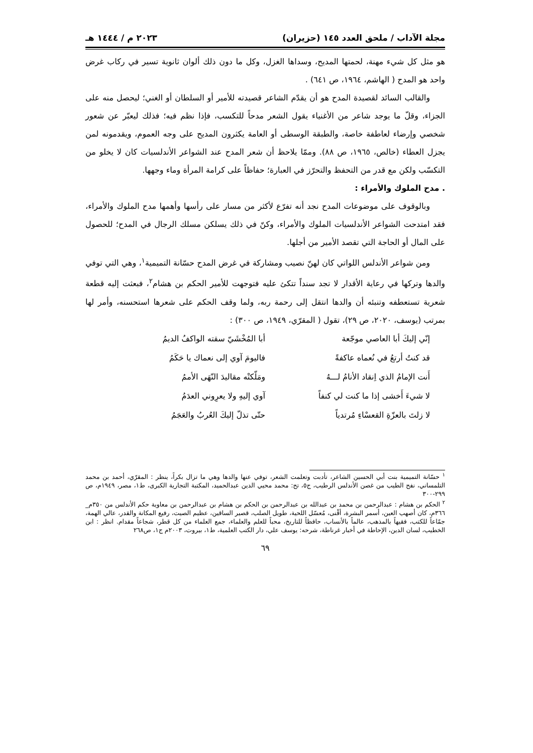مجلة الآداب / ملحق العدد ١٤٥ (حزيران) ٢٠٢٣ م / ١٤٤٤ هـ
هو مثل كل شيء مهنة، لحمتها المديح، وسداها الغزل، وكل ما دون ذلك ألوان ثانوية تسير في ركاب غرض واحد هو المدح ( الهاشم، ١٩٦٤، ص ٦٤١) .
والقالب السائد لقصيدة المدح هو أن يقدّم الشاعر قصيدته للأمير أو السلطان أو الغني؛ ليحصل منه على الجزاء، وقلّ ما يوجد شاعر من الأغنياء يقول الشعر مدحاً للتكسب، فإذا نظم فيه؛ فذلك ليعبّر عن شعور شخصي وإرضاء لعاطفة خاصة، والطبقة الوسطى أو العامة يكثرون المديح على وجه العموم، ويقدمونه لمن يجزل العطاء (خالص، ١٩٦٥، ص ٨٨). وممّا يلاحظ أن شعر المدح عند الشواعر الأندلسيات كان لا يخلو من التكسّب ولكن مع قدر من التحفظ والتحرّز في العبارة؛ حفاظاً على كرامة المرأة وماء وجهها.
. مدح الملوك والأمراء :
وبالوقوف على موضوعات المدح نجد أنه تفرّع لأكثر من مسار على رأسها وأهمها مدح الملوك والأمراء، فقد امتدحت الشواعر الأندلسيات الملوك والأمراء، وكنّ في ذلك يسلكن مسلك الرجال في المدح؛ للحصول على المال أو الحاجة التي تقصد الأمير من أجلها.
ومن شواعر الأندلس اللواتي كان لهنّ نصيب ومشاركة في غرض المدح حسّانة التميمية<sup>١</sup>، وهي التي توفي والدها وتركها في رعاية الأقدار لا تجد سنداً تتكئ عليه فتوجهت للأمير الحكم بن هشام<sup>٢</sup>، فبعثت إليه قطعة شعرية تستعطفه وتنبئه أن والدها انتقل إلى رحمة ربه، ولما وقف الحكم على شعرها استحسنه، وأمر لها بمرتب (يوسف، ٢٠٢٠، ص ٢٩)، تقول ( المقرّي، ١٩٤٩، ص ٣٠٠) :
إنّي إليكَ أبا العاصي موجّعة أبا المُخْشَيّ سقته الواكفُ الديمُ
قد كنتُ أرتعُ في نُعماه عاكفةً فاليومَ آوي إلى نعماك يا حَكَمُ
أَنت الإمامُ الذي اِنقاد الأنامُ لـــهُ ومَلّكتْه مقاليدَ النّهَى الأممُ
لا شيءَ أَخشى إذا ما كنت لي كنفاً آوي إليهِ ولا يعرِوني العدَمُ
لا زلتَ بالعزّةِ القعسْاءِ مُرتدياً حتّى تذلّ إليكَ العُربُ والعَجَمُ
<sup>١</sup> حسّانة التميمية بنت أبي الحسين الشاعر، تأدبت وتعلمت الشعر، توفي عنها والدها وهي ما تزال بكراً، ينظر : المقرّي، أحمد بن محمد التلمساني، نفح الطيب من غصن الأندلس الرطيب، ج٥، تح: محمد محيي الدين عبدالحميد، المكتبة التجارية الكبرى، ط١، مصر، ١٩٤٩م، ص ٢٩٩-٣٠٠
<sup>٢</sup> الحكم بن هشام : عبدالرحمن بن محمد بن عبدالله بن عبدالرحمن بن الحكم بن هشام بن عبدالرحمن بن معاوية حكم الأندلس من ٣٥٠م_ ٣٦٦م، كان أصهب العين، أسمر البشرة، أقْنى، مُعسّل اللحية، طويل الصلب، قصير الساقين، عظيم الصيت، رفيع المكانة والقدر، عالي الهمة، جمّاعاً للكتب، فقيهاً بالمذهب، عالماً بالأنساب، حافظاً للتاريخ، محباً للعلم والعلماء، جمع العلماء من كل قطر، شجاعاً مقدام. انظر : ابن الخطيب، لسان الدين، الإحاطة في أخبار غرناطة، شرحه: يوسف علي، دار الكتب العلمية، ط١، بيروت، ٢٠٠٣م ج١، ص٢٦٨
٦٩